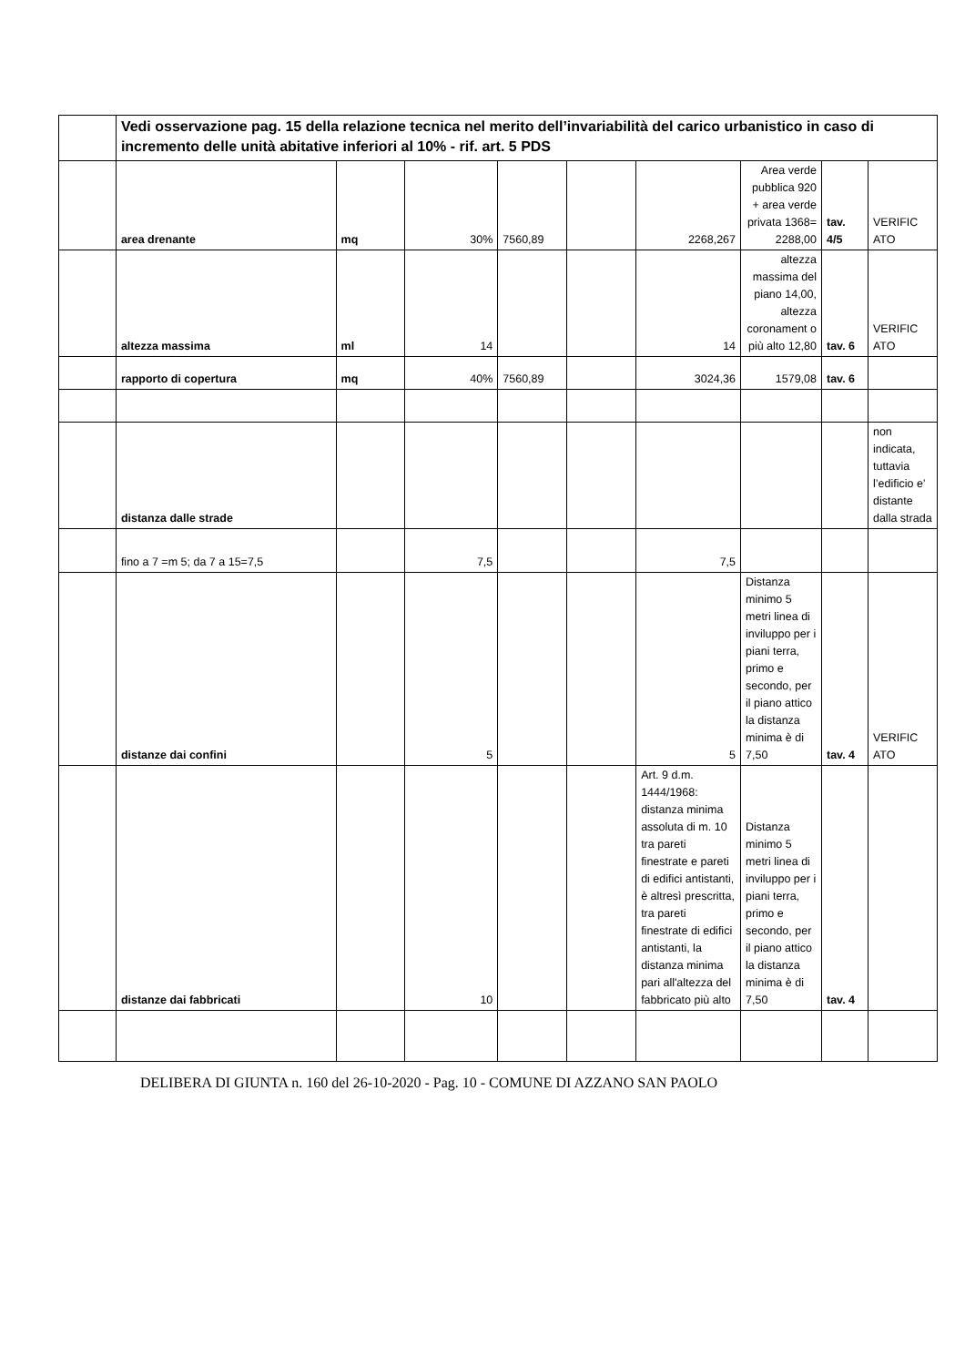| | Vedi osservazione pag. 15 della relazione tecnica nel merito dell’invariabilità del carico urbanistico in caso di incremento delle unità abitative inferiori al 10% - rif. art. 5 PDS | | | | | | | | |
| | area drenante | mq | 30% | 7560,89 | | 2268,267 | Area verde pubblica 920 + area verde privata 1368= 2288,00 | tav. 4/5 | VERIFIC ATO |
| | altezza massima | ml | 14 | | | 14 | altezza massima del piano 14,00, altezza coronament o più alto 12,80 | tav. 6 | VERIFIC ATO |
| | rapporto di copertura | mq | 40% | 7560,89 | | 3024,36 | 1579,08 | tav. 6 | |
| | distanza dalle strade | | | | | | | | non indicata, tuttavia l’edificio e’ distante dalla strada |
| | fino a 7 =m 5; da 7 a 15=7,5 | | 7,5 | | | 7,5 | | | |
| | distanze dai confini | | 5 | | | 5 | Distanza minimo 5 metri linea di inviluppo per i piani terra, primo e secondo, per il piano attico la distanza minima è di 7,50 | tav. 4 | VERIFIC ATO |
| | distanze dai fabbricati | | 10 | | | Art. 9 d.m. 1444/1968: distanza minima assoluta di m. 10 tra pareti finestrate e pareti di edifici antistanti, è altresì prescritta, tra pareti finestrate di edifici antistanti, la distanza minima pari all'altezza del fabbricato più alto | Distanza minimo 5 metri linea di inviluppo per i piani terra, primo e secondo, per il piano attico la distanza minima è di 7,50 | tav. 4 | |
DELIBERA DI GIUNTA n. 160 del 26-10-2020 - Pag. 10 - COMUNE DI AZZANO SAN PAOLO